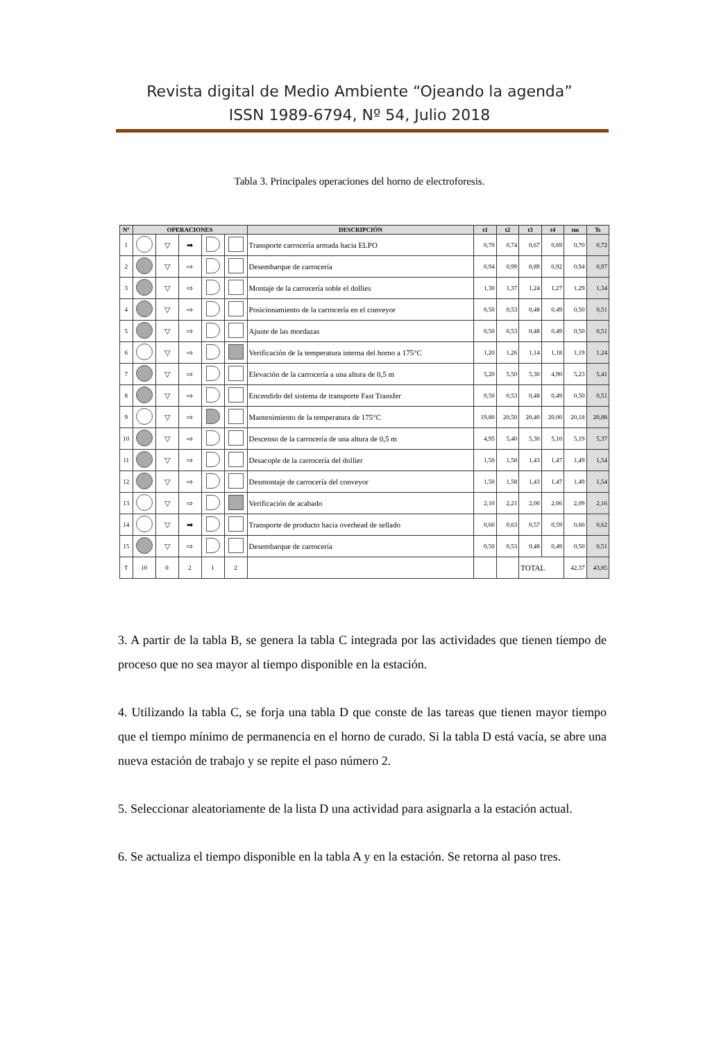Revista digital de Medio Ambiente “Ojeando la agenda”
ISSN 1989-6794, Nº 54, Julio 2018
Tabla 3. Principales operaciones del horno de electroforesis.
| Nº | OPERACIONES | | | | | DESCRIPCIÓN | t1 | t2 | t3 | t4 | tm | Ts |
| --- | --- | --- | --- | --- | --- | --- | --- | --- | --- | --- | --- | --- |
| 1 | | ▽ | ➡ | | | Transporte carrocería armada hacia ELPO | 0,70 | 0,74 | 0,67 | 0,69 | 0,70 | 0,72 |
| 2 | | ▽ | ⇨ | | | Desembarque de carrocería | 0,94 | 0,99 | 0,89 | 0,92 | 0,94 | 0,97 |
| 3 | | ▽ | ⇨ | | | Montaje de la carrocería soble el dollies | 1,30 | 1,37 | 1,24 | 1,27 | 1,29 | 1,34 |
| 4 | | ▽ | ⇨ | | | Posicionamiento de la carrocería en el conveyor | 0,50 | 0,53 | 0,48 | 0,49 | 0,50 | 0,51 |
| 5 | | ▽ | ⇨ | | | Ajuste de las mordazas | 0,50 | 0,53 | 0,48 | 0,49 | 0,50 | 0,51 |
| 6 | | ▽ | ⇨ | | | Verificación de la temperatura interna del horno a 175°C | 1,20 | 1,26 | 1,14 | 1,18 | 1,19 | 1,24 |
| 7 | | ▽ | ⇨ | | | Elevación de la carrocería a una altura de 0,5 m | 5,20 | 5,50 | 5,30 | 4,90 | 5,23 | 5,41 |
| 8 | | ▽ | ⇨ | | | Encendido del sistema de transporte Fast Transfer | 0,50 | 0,53 | 0,48 | 0,49 | 0,50 | 0,51 |
| 9 | | ▽ | ⇨ | | | Mantenimiento de la temperatura de 175°C | 19,80 | 20,50 | 20,40 | 20,00 | 20,18 | 20,88 |
| 10 | | ▽ | ⇨ | | | Descenso de la carrocería de una altura de 0,5 m | 4,95 | 5,40 | 5,30 | 5,10 | 5,19 | 5,37 |
| 11 | | ▽ | ⇨ | | | Desacople de la carrocería del dollier | 1,50 | 1,58 | 1,43 | 1,47 | 1,49 | 1,54 |
| 12 | | ▽ | ⇨ | | | Desmontaje de carrocería del conveyor | 1,50 | 1,58 | 1,43 | 1,47 | 1,49 | 1,54 |
| 13 | | ▽ | ⇨ | | | Verificación de acabado | 2,10 | 2,21 | 2,00 | 2,06 | 2,09 | 2,16 |
| 14 | | ▽ | ➡ | | | Transporte de producto hacia overhead de sellado | 0,60 | 0,63 | 0,57 | 0,59 | 0,60 | 0,62 |
| 15 | | ▽ | ⇨ | | | Desembarque de carrocería | 0,50 | 0,53 | 0,48 | 0,49 | 0,50 | 0,51 |
| T | 10 | 0 | 2 | 1 | 2 | | | | TOTAL | | 42,37 | 43,85 |
3. A partir de la tabla B, se genera la tabla C integrada por las actividades que tienen tiempo de proceso que no sea mayor al tiempo disponible en la estación.
4. Utilizando la tabla C, se forja una tabla D que conste de las tareas que tienen mayor tiempo que el tiempo mínimo de permanencia en el horno de curado. Si la tabla D está vacía, se abre una nueva estación de trabajo y se repite el paso número 2.
5. Seleccionar aleatoriamente de la lista D una actividad para asignarla a la estación actual.
6. Se actualiza el tiempo disponible en la tabla A y en la estación. Se retorna al paso tres.